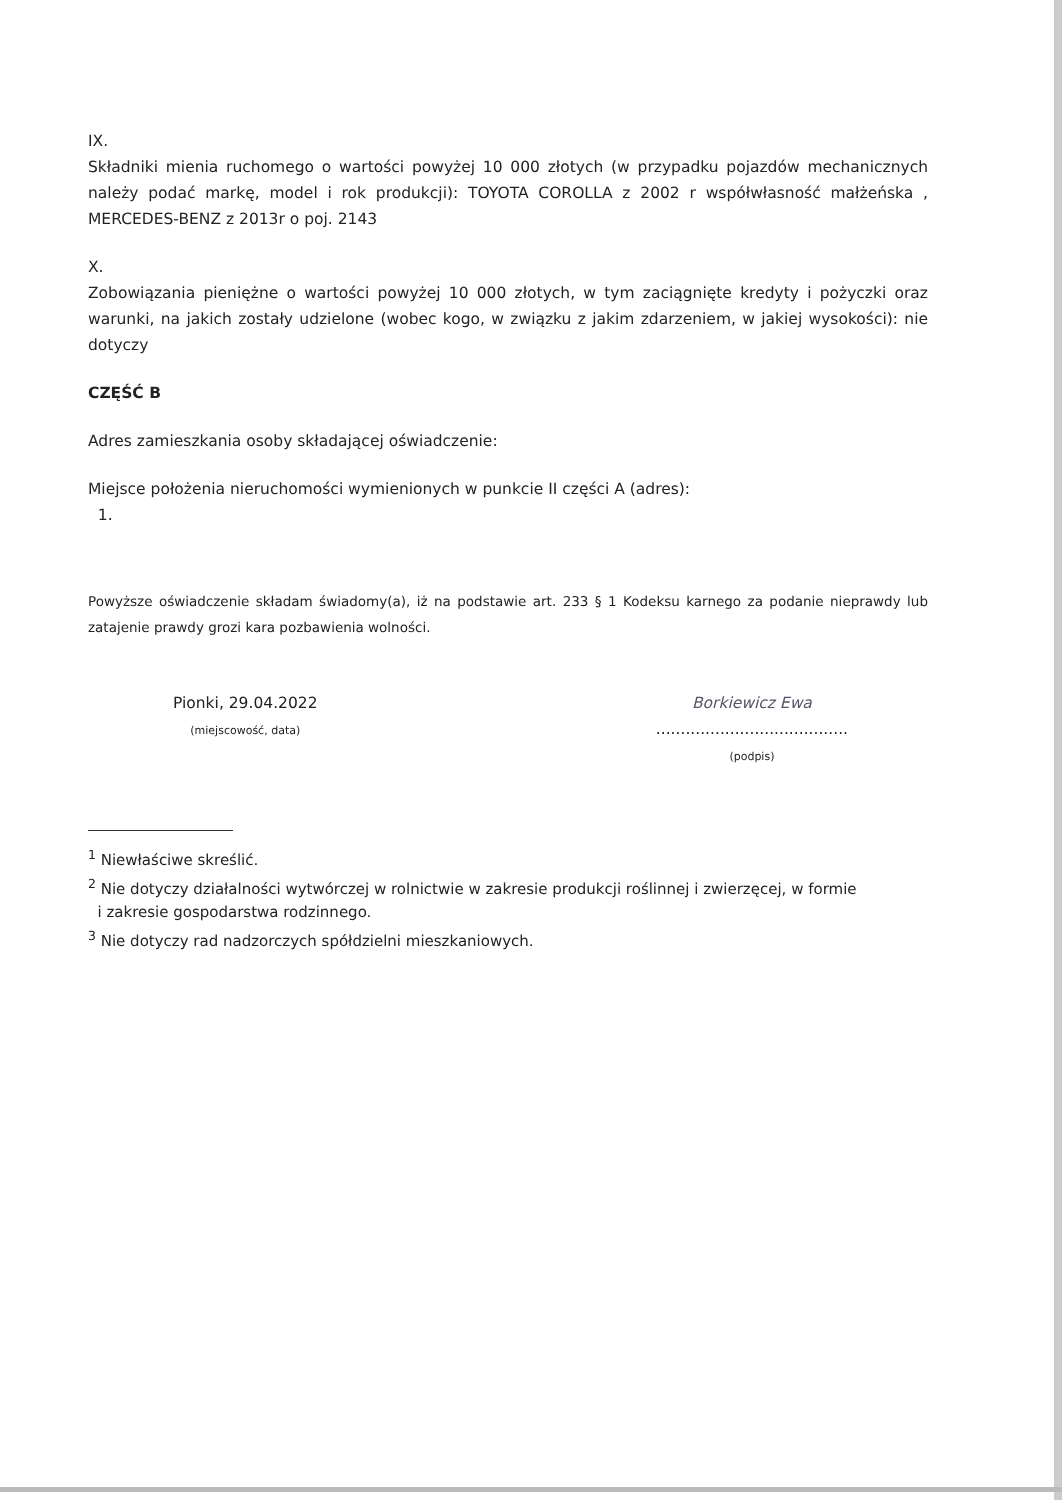IX.
Składniki mienia ruchomego o wartości powyżej 10 000 złotych (w przypadku pojazdów mechanicznych należy podać markę, model i rok produkcji): TOYOTA COROLLA z 2002 r współwłasność małżeńska , MERCEDES-BENZ z 2013r o poj. 2143
X.
Zobowiązania pieniężne o wartości powyżej 10 000 złotych, w tym zaciągnięte kredyty i pożyczki oraz warunki, na jakich zostały udzielone (wobec kogo, w związku z jakim zdarzeniem, w jakiej wysokości): nie dotyczy
CZĘŚĆ B
Adres zamieszkania osoby składającej oświadczenie:
Miejsce położenia nieruchomości wymienionych w punkcie II części A (adres):
1.
Powyższe oświadczenie składam świadomy(a), iż na podstawie art. 233 § 1 Kodeksu karnego za podanie nieprawdy lub zatajenie prawdy grozi kara pozbawienia wolności.
Pionki, 29.04.2022
(miejscowość, data)
Borkiewicz Ewa
.......................................
(podpis)
<sup>1</sup> Niewłaściwe skreślić.
<sup>2</sup> Nie dotyczy działalności wytwórczej w rolnictwie w zakresie produkcji roślinnej i zwierzęcej, w formie
i zakresie gospodarstwa rodzinnego.
<sup>3</sup> Nie dotyczy rad nadzorczych spółdzielni mieszkaniowych.